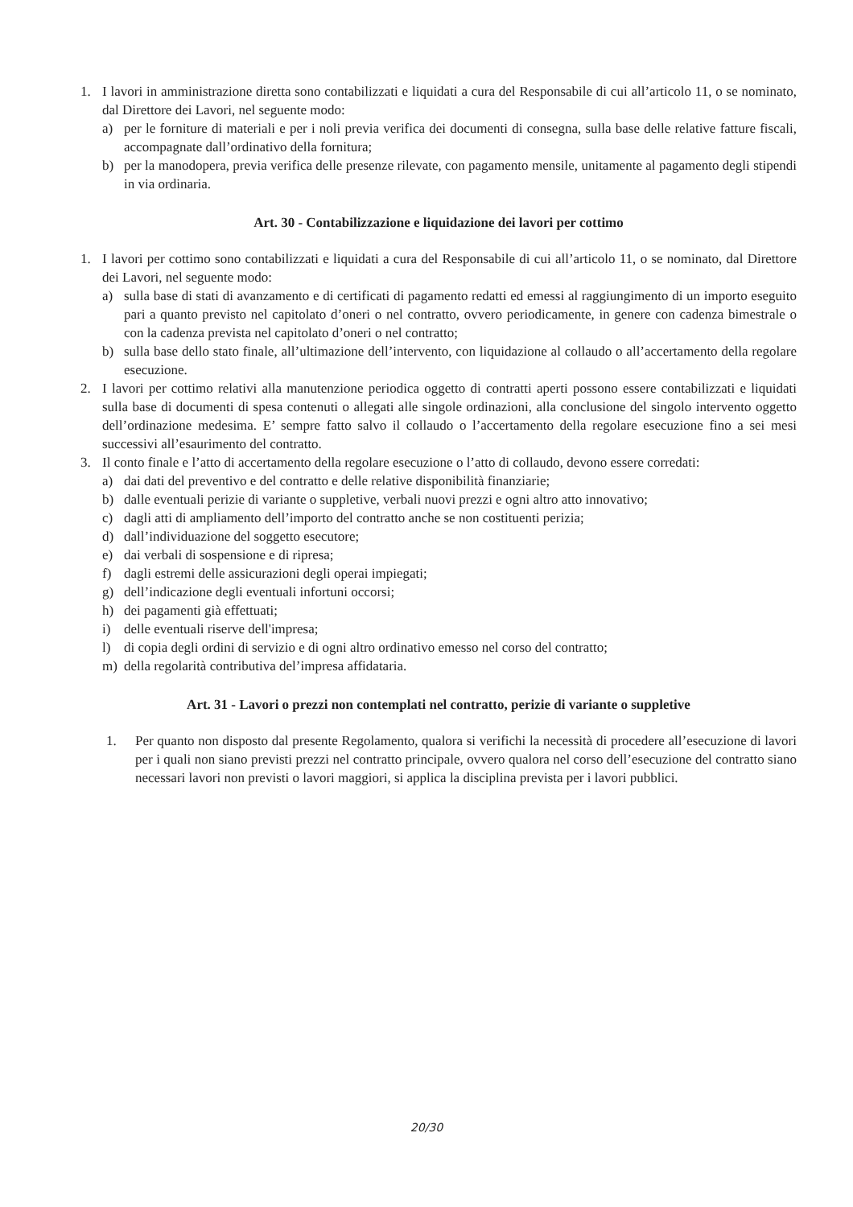1. I lavori in amministrazione diretta sono contabilizzati e liquidati a cura del Responsabile di cui all’articolo 11, o se nominato, dal Direttore dei Lavori, nel seguente modo:
a) per le forniture di materiali e per i noli previa verifica dei documenti di consegna, sulla base delle relative fatture fiscali, accompagnate dall’ordinativo della fornitura;
b) per la manodopera, previa verifica delle presenze rilevate, con pagamento mensile, unitamente al pagamento degli stipendi in via ordinaria.
Art. 30 - Contabilizzazione e liquidazione dei lavori per cottimo
1. I lavori per cottimo sono contabilizzati e liquidati a cura del Responsabile di cui all’articolo 11, o se nominato, dal Direttore dei Lavori, nel seguente modo:
a) sulla base di stati di avanzamento e di certificati di pagamento redatti ed emessi al raggiungimento di un importo eseguito pari a quanto previsto nel capitolato d’oneri o nel contratto, ovvero periodicamente, in genere con cadenza bimestrale o con la cadenza prevista nel capitolato d’oneri o nel contratto;
b) sulla base dello stato finale, all’ultimazione dell’intervento, con liquidazione al collaudo o all’accertamento della regolare esecuzione.
2. I lavori per cottimo relativi alla manutenzione periodica oggetto di contratti aperti possono essere contabilizzati e liquidati sulla base di documenti di spesa contenuti o allegati alle singole ordinazioni, alla conclusione del singolo intervento oggetto dell’ordinazione medesima. E’ sempre fatto salvo il collaudo o l’accertamento della regolare esecuzione fino a sei mesi successivi all’esaurimento del contratto.
3. Il conto finale e l’atto di accertamento della regolare esecuzione o l’atto di collaudo, devono essere corredati:
a) dai dati del preventivo e del contratto e delle relative disponibilità finanziarie;
b) dalle eventuali perizie di variante o suppletive, verbali nuovi prezzi e ogni altro atto innovativo;
c) dagli atti di ampliamento dell’importo del contratto anche se non costituenti perizia;
d) dall’individuazione del soggetto esecutore;
e) dai verbali di sospensione e di ripresa;
f) dagli estremi delle assicurazioni degli operai impiegati;
g) dell’indicazione degli eventuali infortuni occorsi;
h) dei pagamenti già effettuati;
i) delle eventuali riserve dell'impresa;
l) di copia degli ordini di servizio e di ogni altro ordinativo emesso nel corso del contratto;
m) della regolarità contributiva del’impresa affidataria.
Art. 31 - Lavori o prezzi non contemplati nel contratto, perizie di variante o suppletive
1. Per quanto non disposto dal presente Regolamento, qualora si verifichi la necessità di procedere all’esecuzione di lavori per i quali non siano previsti prezzi nel contratto principale, ovvero qualora nel corso dell’esecuzione del contratto siano necessari lavori non previsti o lavori maggiori, si applica la disciplina prevista per i lavori pubblici.
20/30